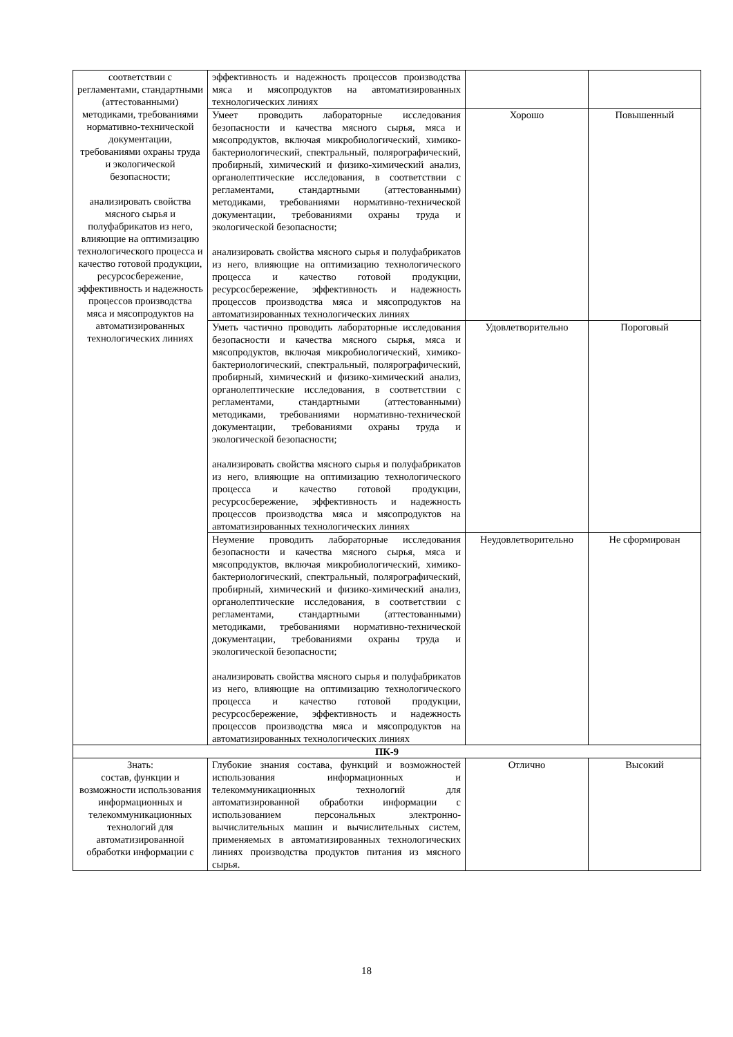| соответствии с регламентами, стандартными (аттестованными) методиками, требованиями нормативно-технической документации, требованиями охраны труда и экологической безопасности; анализировать свойства мясного сырья и полуфабрикатов из него, влияющие на оптимизацию технологического процесса и качество готовой продукции, ресурсосбережение, эффективность и надежность процессов производства мяса и мясопродуктов на автоматизированных технологических линиях | эффективность и надежность процессов производства мяса и мясопродуктов на автоматизированных технологических линиях | | |
| | Умеет проводить лабораторные исследования безопасности и качества мясного сырья, мяса и мясопродуктов, включая микробиологический, химико-бактериологический, спектральный, полярографический, пробирный, химический и физико-химический анализ, органолептические исследования, в соответствии с регламентами, стандартными (аттестованными) методиками, требованиями нормативно-технической документации, требованиями охраны труда и экологической безопасности; анализировать свойства мясного сырья и полуфабрикатов из него, влияющие на оптимизацию технологического процесса и качество готовой продукции, ресурсосбережение, эффективность и надежность процессов производства мяса и мясопродуктов на автоматизированных технологических линиях | Хорошо | Повышенный |
| | Уметь частично проводить лабораторные исследования безопасности и качества мясного сырья, мяса и мясопродуктов, включая микробиологический, химико-бактериологический, спектральный, полярографический, пробирный, химический и физико-химический анализ, органолептические исследования, в соответствии с регламентами, стандартными (аттестованными) методиками, требованиями нормативно-технической документации, требованиями охраны труда и экологической безопасности; анализировать свойства мясного сырья и полуфабрикатов из него, влияющие на оптимизацию технологического процесса и качество готовой продукции, ресурсосбережение, эффективность и надежность процессов производства мяса и мясопродуктов на автоматизированных технологических линиях | Удовлетворительно | Пороговый |
| | Неумение проводить лабораторные исследования безопасности и качества мясного сырья, мяса и мясопродуктов, включая микробиологический, химико-бактериологический, спектральный, полярографический, пробирный, химический и физико-химический анализ, органолептические исследования, в соответствии с регламентами, стандартными (аттестованными) методиками, требованиями нормативно-технической документации, требованиями охраны труда и экологической безопасности; анализировать свойства мясного сырья и полуфабрикатов из него, влияющие на оптимизацию технологического процесса и качество готовой продукции, ресурсосбережение, эффективность и надежность процессов производства мяса и мясопродуктов на автоматизированных технологических линиях | Неудовлетворительно | Не сформирован |
| ПК-9 | | | |
| Знать: состав, функции и возможности использования информационных и телекоммуникационных технологий для автоматизированной обработки информации с | Глубокие знания состава, функций и возможностей использования информационных и телекоммуникационных технологий для автоматизированной обработки информации с использованием персональных электронно-вычислительных машин и вычислительных систем, применяемых в автоматизированных технологических линиях производства продуктов питания из мясного сырья. | Отлично | Высокий |
18